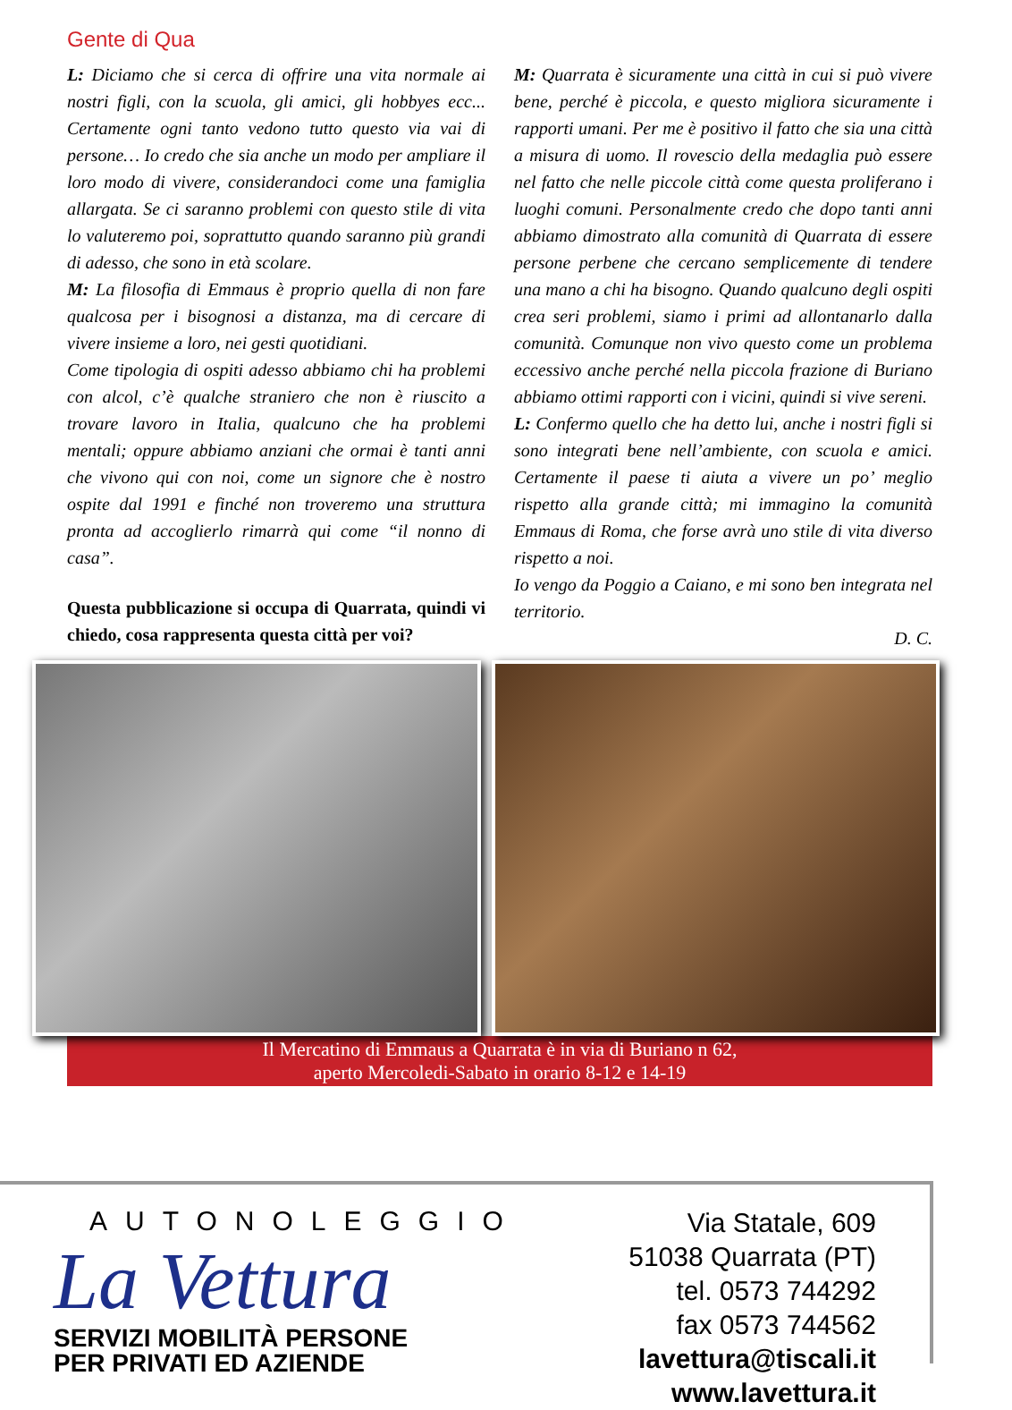Gente di Qua
L: Diciamo che si cerca di offrire una vita normale ai nostri figli, con la scuola, gli amici, gli hobbyes ecc... Certamente ogni tanto vedono tutto questo via vai di persone… Io credo che sia anche un modo per ampliare il loro modo di vivere, considerandoci come una famiglia allargata. Se ci saranno problemi con questo stile di vita lo valuteremo poi, soprattutto quando saranno più grandi di adesso, che sono in età scolare.
M: La filosofia di Emmaus è proprio quella di non fare qualcosa per i bisognosi a distanza, ma di cercare di vivere insieme a loro, nei gesti quotidiani.
Come tipologia di ospiti adesso abbiamo chi ha problemi con alcol, c’è qualche straniero che non è riuscito a trovare lavoro in Italia, qualcuno che ha problemi mentali; oppure abbiamo anziani che ormai è tanti anni che vivono qui con noi, come un signore che è nostro ospite dal 1991 e finché non troveremo una struttura pronta ad accoglierlo rimarrà qui come “il nonno di casa”.
Questa pubblicazione si occupa di Quarrata, quindi vi chiedo, cosa rappresenta questa città per voi?
M: Quarrata è sicuramente una città in cui si può vivere bene, perché è piccola, e questo migliora sicuramente i rapporti umani. Per me è positivo il fatto che sia una città a misura di uomo. Il rovescio della medaglia può essere nel fatto che nelle piccole città come questa proliferano i luoghi comuni. Personalmente credo che dopo tanti anni abbiamo dimostrato alla comunità di Quarrata di essere persone perbene che cercano semplicemente di tendere una mano a chi ha bisogno. Quando qualcuno degli ospiti crea seri problemi, siamo i primi ad allontanarlo dalla comunità. Comunque non vivo questo come un problema eccessivo anche perché nella piccola frazione di Buriano abbiamo ottimi rapporti con i vicini, quindi si vive sereni.
L: Confermo quello che ha detto lui, anche i nostri figli si sono integrati bene nell’ambiente, con scuola e amici. Certamente il paese ti aiuta a vivere un po’ meglio rispetto alla grande città; mi immagino la comunità Emmaus di Roma, che forse avrà uno stile di vita diverso rispetto a noi.
Io vengo da Poggio a Caiano, e mi sono ben integrata nel territorio.
D. C.
Il Mercatino di Emmaus a Quarrata è in via di Buriano n 62,
aperto Mercoledi-Sabato in orario 8-12 e 14-19
AUTONOLEGGIO
La Vettura
SERVIZI MOBILITÀ PERSONE
PER PRIVATI ED AZIENDE
Via Statale, 609
51038 Quarrata (PT)
tel. 0573 744292
fax 0573 744562
lavettura@tiscali.it
www.lavettura.it